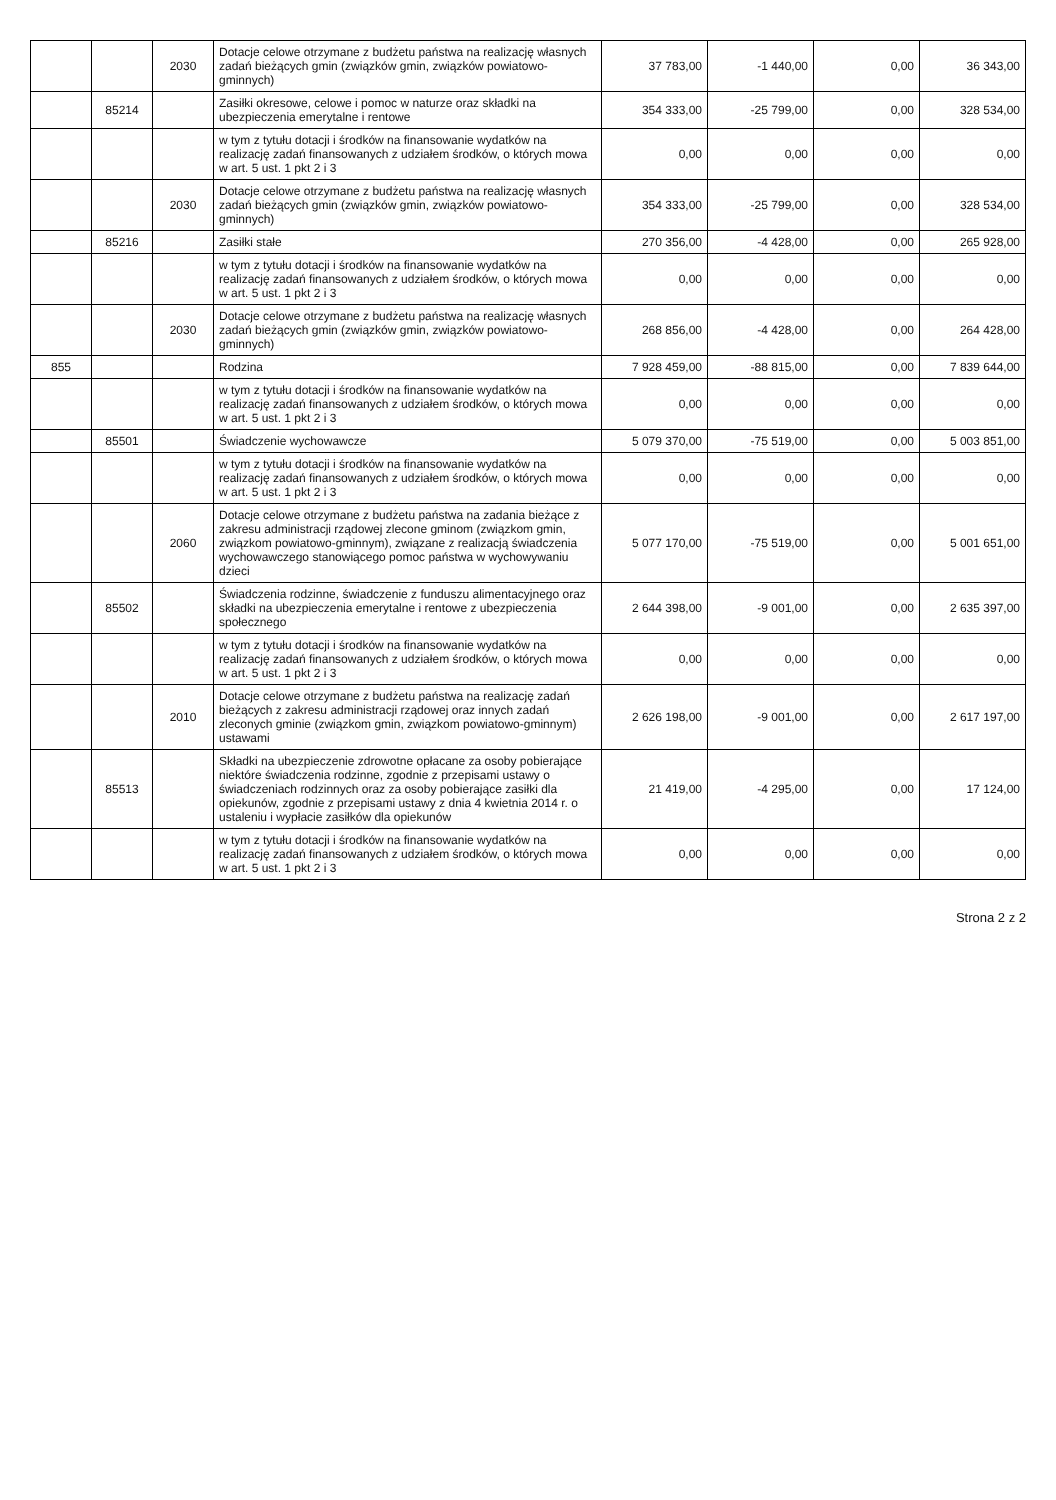| | | 2030 | Dotacje celowe otrzymane z budżetu państwa na realizację własnych zadań bieżących gmin (związków gmin, związków powiatowo-gminnych) | 37 783,00 | -1 440,00 | 0,00 | 36 343,00 |
| | 85214 | | Zasiłki okresowe, celowe i pomoc w naturze oraz składki na ubezpieczenia emerytalne i rentowe | 354 333,00 | -25 799,00 | 0,00 | 328 534,00 |
| | | | w tym z tytułu dotacji i środków na finansowanie wydatków na realizację zadań finansowanych z udziałem środków, o których mowa w art. 5 ust. 1 pkt 2 i 3 | 0,00 | 0,00 | 0,00 | 0,00 |
| | | 2030 | Dotacje celowe otrzymane z budżetu państwa na realizację własnych zadań bieżących gmin (związków gmin, związków powiatowo-gminnych) | 354 333,00 | -25 799,00 | 0,00 | 328 534,00 |
| | 85216 | | Zasiłki stałe | 270 356,00 | -4 428,00 | 0,00 | 265 928,00 |
| | | | w tym z tytułu dotacji i środków na finansowanie wydatków na realizację zadań finansowanych z udziałem środków, o których mowa w art. 5 ust. 1 pkt 2 i 3 | 0,00 | 0,00 | 0,00 | 0,00 |
| | | 2030 | Dotacje celowe otrzymane z budżetu państwa na realizację własnych zadań bieżących gmin (związków gmin, związków powiatowo-gminnych) | 268 856,00 | -4 428,00 | 0,00 | 264 428,00 |
| 855 | | | Rodzina | 7 928 459,00 | -88 815,00 | 0,00 | 7 839 644,00 |
| | | | w tym z tytułu dotacji i środków na finansowanie wydatków na realizację zadań finansowanych z udziałem środków, o których mowa w art. 5 ust. 1 pkt 2 i 3 | 0,00 | 0,00 | 0,00 | 0,00 |
| | 85501 | | Świadczenie wychowawcze | 5 079 370,00 | -75 519,00 | 0,00 | 5 003 851,00 |
| | | | w tym z tytułu dotacji i środków na finansowanie wydatków na realizację zadań finansowanych z udziałem środków, o których mowa w art. 5 ust. 1 pkt 2 i 3 | 0,00 | 0,00 | 0,00 | 0,00 |
| | | 2060 | Dotacje celowe otrzymane z budżetu państwa na zadania bieżące z zakresu administracji rządowej zlecone gminom (związkom gmin, związkom powiatowo-gminnym), związane z realizacją świadczenia wychowawczego stanowiącego pomoc państwa w wychowywaniu dzieci | 5 077 170,00 | -75 519,00 | 0,00 | 5 001 651,00 |
| | 85502 | | Świadczenia rodzinne, świadczenie z funduszu alimentacyjnego oraz składki na ubezpieczenia emerytalne i rentowe z ubezpieczenia społecznego | 2 644 398,00 | -9 001,00 | 0,00 | 2 635 397,00 |
| | | | w tym z tytułu dotacji i środków na finansowanie wydatków na realizację zadań finansowanych z udziałem środków, o których mowa w art. 5 ust. 1 pkt 2 i 3 | 0,00 | 0,00 | 0,00 | 0,00 |
| | | 2010 | Dotacje celowe otrzymane z budżetu państwa na realizację zadań bieżących z zakresu administracji rządowej oraz innych zadań zleconych gminie (związkom gmin, związkom powiatowo-gminnym) ustawami | 2 626 198,00 | -9 001,00 | 0,00 | 2 617 197,00 |
| | 85513 | | Składki na ubezpieczenie zdrowotne opłacane za osoby pobierające niektóre świadczenia rodzinne, zgodnie z przepisami ustawy o świadczeniach rodzinnych oraz za osoby pobierające zasiłki dla opiekunów, zgodnie z przepisami ustawy z dnia 4 kwietnia 2014 r. o ustaleniu i wypłacie zasiłków dla opiekunów | 21 419,00 | -4 295,00 | 0,00 | 17 124,00 |
| | | | w tym z tytułu dotacji i środków na finansowanie wydatków na realizację zadań finansowanych z udziałem środków, o których mowa w art. 5 ust. 1 pkt 2 i 3 | 0,00 | 0,00 | 0,00 | 0,00 |
Strona 2 z 2